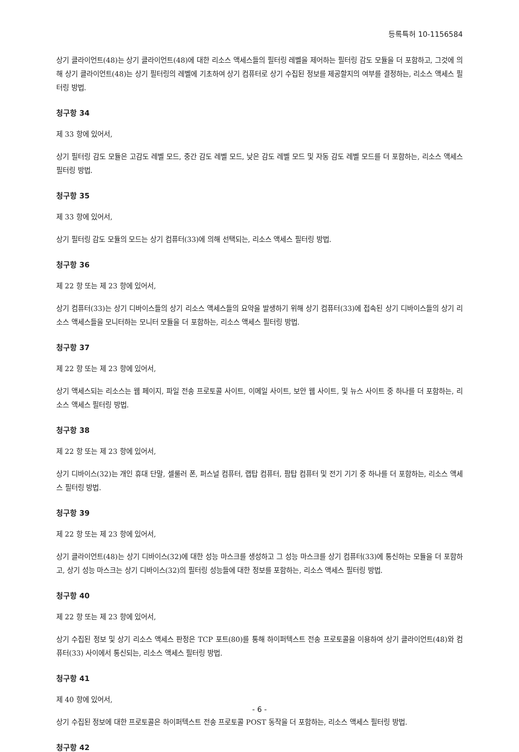등록특허 10-1156584
상기 클라이언트(48)는 상기 클라이언트(48)에 대한 리소스 액세스들의 필터링 레벨을 제어하는 필터링 감도 모듈을 더 포함하고, 그것에 의해 상기 클라이언트(48)는 상기 필터링의 레벨에 기초하여 상기 컴퓨터로 상기 수집된 정보를 제공할지의 여부를 결정하는, 리소스 액세스 필터링 방법.
청구항 34
제 33 항에 있어서,
상기 필터링 감도 모듈은 고감도 레벨 모드, 중간 감도 레벨 모드, 낮은 감도 레벨 모드 및 자동 감도 레벨 모드를 더 포함하는, 리소스 액세스 필터링 방법.
청구항 35
제 33 항에 있어서,
상기 필터링 감도 모듈의 모드는 상기 컴퓨터(33)에 의해 선택되는, 리소스 액세스 필터링 방법.
청구항 36
제 22 항 또는 제 23 항에 있어서,
상기 컴퓨터(33)는 상기 디바이스들의 상기 리소스 액세스들의 요약을 발생하기 위해 상기 컴퓨터(33)에 접속된 상기 디바이스들의 상기 리소스 액세스들을 모니터하는 모니터 모듈을 더 포함하는, 리소스 액세스 필터링 방법.
청구항 37
제 22 항 또는 제 23 항에 있어서,
상기 액세스되는 리소스는 웹 페이지, 파일 전송 프로토콜 사이트, 이메일 사이트, 보안 웹 사이트, 및 뉴스 사이트 중 하나를 더 포함하는, 리소스 액세스 필터링 방법.
청구항 38
제 22 항 또는 제 23 항에 있어서,
상기 디바이스(32)는 개인 휴대 단말, 셀룰러 폰, 퍼스널 컴퓨터, 랩탑 컴퓨터, 팜탑 컴퓨터 및 전기 기기 중 하나를 더 포함하는, 리소스 액세스 필터링 방법.
청구항 39
제 22 항 또는 제 23 항에 있어서,
상기 클라이언트(48)는 상기 디바이스(32)에 대한 성능 마스크를 생성하고 그 성능 마스크를 상기 컴퓨터(33)에 통신하는 모듈을 더 포함하고, 상기 성능 마스크는 상기 디바이스(32)의 필터링 성능들에 대한 정보를 포함하는, 리소스 액세스 필터링 방법.
청구항 40
제 22 항 또는 제 23 항에 있어서,
상기 수집된 정보 및 상기 리소스 액세스 판정은 TCP 포트(80)를 통해 하이퍼텍스트 전송 프로토콜을 이용하여 상기 클라이언트(48)와 컴퓨터(33) 사이에서 통신되는, 리소스 액세스 필터링 방법.
청구항 41
제 40 항에 있어서,
상기 수집된 정보에 대한 프로토콜은 하이퍼텍스트 전송 프로토콜 POST 동작을 더 포함하는, 리소스 액세스 필터링 방법.
청구항 42
- 6 -